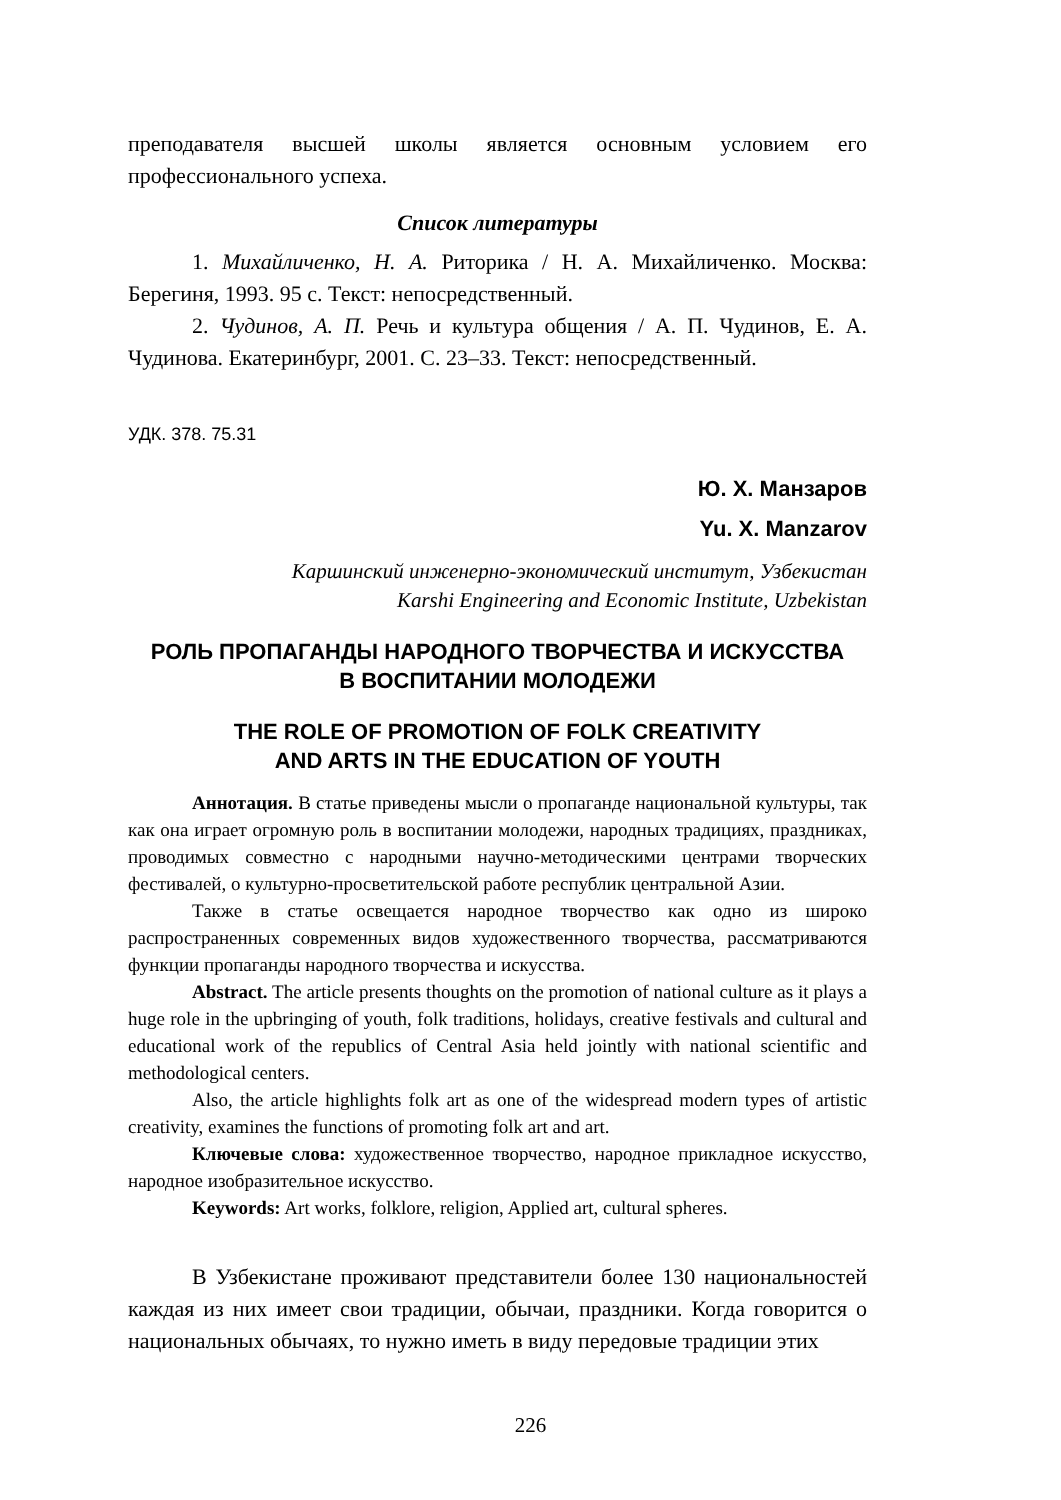преподавателя высшей школы является основным условием его профессионального успеха.
Список литературы
1. Михайличенко, Н. А. Риторика / Н. А. Михайличенко. Москва: Берегиня, 1993. 95 с. Текст: непосредственный.
2. Чудинов, А. П. Речь и культура общения / А. П. Чудинов, Е. А. Чудинова. Екатеринбург, 2001. С. 23–33. Текст: непосредственный.
УДК. 378. 75.31
Ю. Х. Манзаров
Yu. X. Manzarov
Каршинский инженерно-экономический институт, Узбекистан
Karshi Engineering and Economic Institute, Uzbekistan
РОЛЬ ПРОПАГАНДЫ НАРОДНОГО ТВОРЧЕСТВА И ИСКУССТВА
В ВОСПИТАНИИ МОЛОДЕЖИ
THE ROLE OF PROMOTION OF FOLK CREATIVITY
AND ARTS IN THE EDUCATION OF YOUTH
Аннотация. В статье приведены мысли о пропаганде национальной культуры, так как она играет огромную роль в воспитании молодежи, народных традициях, праздниках, проводимых совместно с народными научно-методическими центрами творческих фестивалей, о культурно-просветительской работе республик центральной Азии.
Также в статье освещается народное творчество как одно из широко распространенных современных видов художественного творчества, рассматриваются функции пропаганды народного творчества и искусства.
Abstract. The article presents thoughts on the promotion of national culture as it plays a huge role in the upbringing of youth, folk traditions, holidays, creative festivals and cultural and educational work of the republics of Central Asia held jointly with national scientific and methodological centers.
Also, the article highlights folk art as one of the widespread modern types of artistic creativity, examines the functions of promoting folk art and art.
Ключевые слова: художественное творчество, народное прикладное искусство, народное изобразительное искусство.
Keywords: Art works, folklore, religion, Applied art, cultural spheres.
В Узбекистане проживают представители более 130 национальностей каждая из них имеет свои традиции, обычаи, праздники. Когда говорится о национальных обычаях, то нужно иметь в виду передовые традиции этих
226